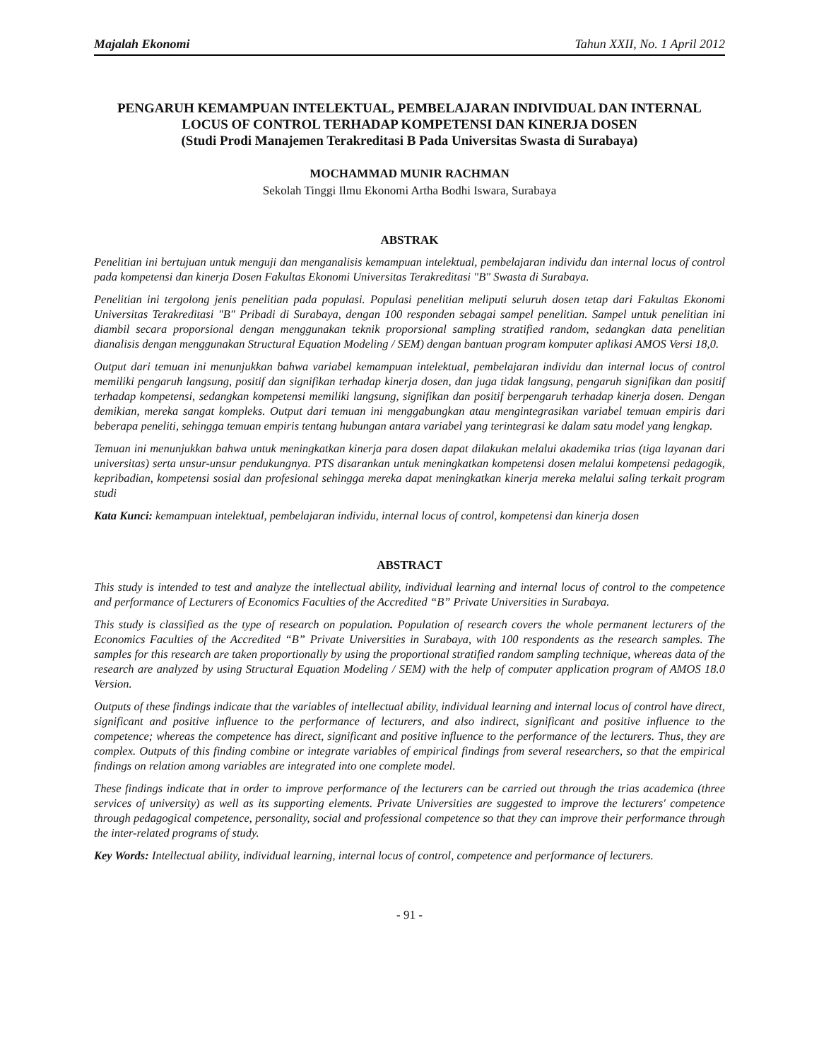Majalah Ekonomi Tahun XXII, No. 1 April 2012
PENGARUH KEMAMPUAN INTELEKTUAL, PEMBELAJARAN INDIVIDUAL DAN INTERNAL LOCUS OF CONTROL TERHADAP KOMPETENSI DAN KINERJA DOSEN
(Studi Prodi Manajemen Terakreditasi B Pada Universitas Swasta di Surabaya)
MOCHAMMAD MUNIR RACHMAN
Sekolah Tinggi Ilmu Ekonomi Artha Bodhi Iswara, Surabaya
ABSTRAK
Penelitian ini bertujuan untuk menguji dan menganalisis kemampuan intelektual, pembelajaran individu dan internal locus of control pada kompetensi dan kinerja Dosen Fakultas Ekonomi Universitas Terakreditasi "B" Swasta di Surabaya.
Penelitian ini tergolong jenis penelitian pada populasi. Populasi penelitian meliputi seluruh dosen tetap dari Fakultas Ekonomi Universitas Terakreditasi "B" Pribadi di Surabaya, dengan 100 responden sebagai sampel penelitian. Sampel untuk penelitian ini diambil secara proporsional dengan menggunakan teknik proporsional sampling stratified random, sedangkan data penelitian dianalisis dengan menggunakan Structural Equation Modeling / SEM) dengan bantuan program komputer aplikasi AMOS Versi 18,0.
Output dari temuan ini menunjukkan bahwa variabel kemampuan intelektual, pembelajaran individu dan internal locus of control memiliki pengaruh langsung, positif dan signifikan terhadap kinerja dosen, dan juga tidak langsung, pengaruh signifikan dan positif terhadap kompetensi, sedangkan kompetensi memiliki langsung, signifikan dan positif berpengaruh terhadap kinerja dosen. Dengan demikian, mereka sangat kompleks. Output dari temuan ini menggabungkan atau mengintegrasikan variabel temuan empiris dari beberapa peneliti, sehingga temuan empiris tentang hubungan antara variabel yang terintegrasi ke dalam satu model yang lengkap.
Temuan ini menunjukkan bahwa untuk meningkatkan kinerja para dosen dapat dilakukan melalui akademika trias (tiga layanan dari universitas) serta unsur-unsur pendukungnya. PTS disarankan untuk meningkatkan kompetensi dosen melalui kompetensi pedagogik, kepribadian, kompetensi sosial dan profesional sehingga mereka dapat meningkatkan kinerja mereka melalui saling terkait program studi
Kata Kunci: kemampuan intelektual, pembelajaran individu, internal locus of control, kompetensi dan kinerja dosen
ABSTRACT
This study is intended to test and analyze the intellectual ability, individual learning and internal locus of control to the competence and performance of Lecturers of Economics Faculties of the Accredited “B” Private Universities in Surabaya.
This study is classified as the type of research on population. Population of research covers the whole permanent lecturers of the Economics Faculties of the Accredited “B” Private Universities in Surabaya, with 100 respondents as the research samples. The samples for this research are taken proportionally by using the proportional stratified random sampling technique, whereas data of the research are analyzed by using Structural Equation Modeling / SEM) with the help of computer application program of AMOS 18.0 Version.
Outputs of these findings indicate that the variables of intellectual ability, individual learning and internal locus of control have direct, significant and positive influence to the performance of lecturers, and also indirect, significant and positive influence to the competence; whereas the competence has direct, significant and positive influence to the performance of the lecturers. Thus, they are complex. Outputs of this finding combine or integrate variables of empirical findings from several researchers, so that the empirical findings on relation among variables are integrated into one complete model.
These findings indicate that in order to improve performance of the lecturers can be carried out through the trias academica (three services of university) as well as its supporting elements. Private Universities are suggested to improve the lecturers' competence through pedagogical competence, personality, social and professional competence so that they can improve their performance through the inter-related programs of study.
Key Words: Intellectual ability, individual learning, internal locus of control, competence and performance of lecturers.
- 91 -